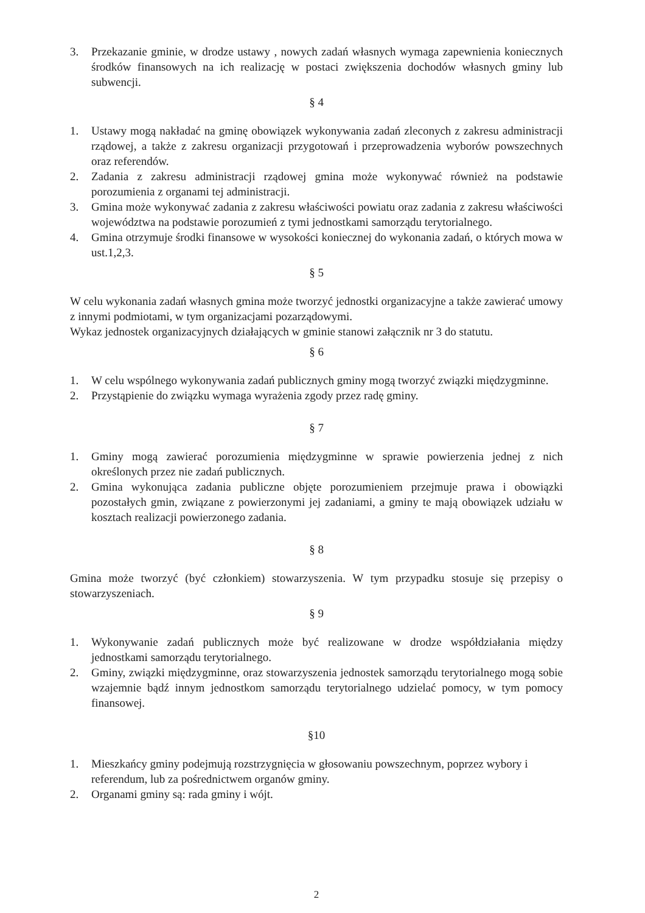3. Przekazanie gminie, w drodze ustawy , nowych zadań własnych wymaga zapewnienia koniecznych środków finansowych na ich realizację w postaci zwiększenia dochodów własnych gminy lub subwencji.
§ 4
1. Ustawy mogą nakładać na gminę obowiązek wykonywania zadań zleconych z zakresu administracji rządowej, a także z zakresu organizacji przygotowań i przeprowadzenia wyborów powszechnych oraz referendów.
2. Zadania z zakresu administracji rządowej gmina może wykonywać również na podstawie porozumienia z organami tej administracji.
3. Gmina może wykonywać zadania z zakresu właściwości powiatu oraz zadania z zakresu właściwości województwa na podstawie porozumień z tymi jednostkami samorządu terytorialnego.
4. Gmina otrzymuje środki finansowe w wysokości koniecznej do wykonania zadań, o których mowa w ust.1,2,3.
§ 5
W celu wykonania zadań własnych gmina może tworzyć jednostki organizacyjne a także zawierać umowy z innymi podmiotami, w tym organizacjami pozarządowymi.
Wykaz jednostek organizacyjnych działających w gminie stanowi załącznik nr 3 do statutu.
§ 6
1. W celu wspólnego wykonywania zadań publicznych gminy mogą tworzyć związki międzygminne.
2. Przystąpienie do związku wymaga wyrażenia zgody przez radę gminy.
§ 7
1. Gminy mogą zawierać porozumienia międzygminne w sprawie powierzenia jednej z nich określonych przez nie zadań publicznych.
2. Gmina wykonująca zadania publiczne objęte porozumieniem przejmuje prawa i obowiązki pozostałych gmin, związane z powierzonymi jej zadaniami, a gminy te mają obowiązek udziału w kosztach realizacji powierzonego zadania.
§ 8
Gmina może tworzyć (być członkiem) stowarzyszenia. W tym przypadku stosuje się przepisy o stowarzyszeniach.
§ 9
1. Wykonywanie zadań publicznych może być realizowane w drodze współdziałania między jednostkami samorządu terytorialnego.
2. Gminy, związki międzygminne, oraz stowarzyszenia jednostek samorządu terytorialnego mogą sobie wzajemnie bądź innym jednostkom samorządu terytorialnego udzielać pomocy, w tym pomocy finansowej.
§10
1. Mieszkańcy gminy podejmują rozstrzygnięcia w głosowaniu powszechnym, poprzez wybory i referendum, lub za pośrednictwem organów gminy.
2. Organami gminy są: rada gminy i wójt.
2